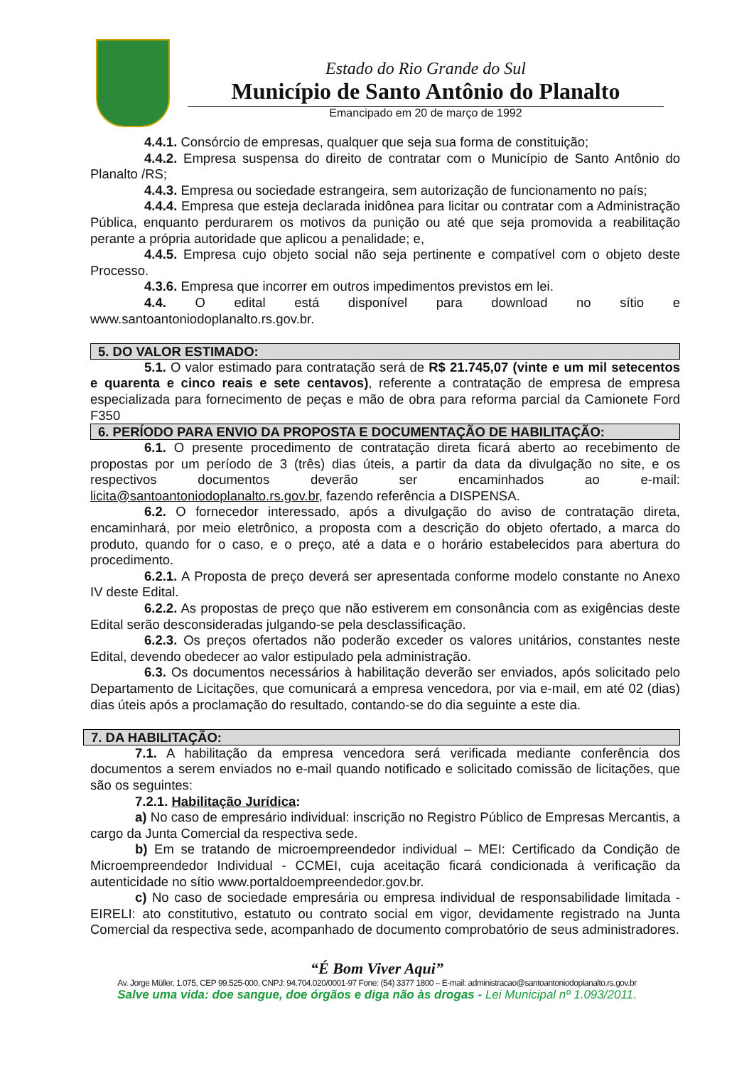Estado do Rio Grande do Sul
Município de Santo Antônio do Planalto
Emancipado em 20 de março de 1992
4.4.1. Consórcio de empresas, qualquer que seja sua forma de constituição;
4.4.2. Empresa suspensa do direito de contratar com o Município de Santo Antônio do Planalto /RS;
4.4.3. Empresa ou sociedade estrangeira, sem autorização de funcionamento no país;
4.4.4. Empresa que esteja declarada inidônea para licitar ou contratar com a Administração Pública, enquanto perdurarem os motivos da punição ou até que seja promovida a reabilitação perante a própria autoridade que aplicou a penalidade; e,
4.4.5. Empresa cujo objeto social não seja pertinente e compatível com o objeto deste Processo.
4.3.6. Empresa que incorrer em outros impedimentos previstos em lei.
4.4. O edital está disponível para download no sítio e www.santoantoniodoplanalto.rs.gov.br.
5. DO VALOR ESTIMADO:
5.1. O valor estimado para contratação será de R$ 21.745,07 (vinte e um mil setecentos e quarenta e cinco reais e sete centavos), referente a contratação de empresa de empresa especializada para fornecimento de peças e mão de obra para reforma parcial da Camionete Ford F350
6. PERÍODO PARA ENVIO DA PROPOSTA E DOCUMENTAÇÃO DE HABILITAÇÃO:
6.1. O presente procedimento de contratação direta ficará aberto ao recebimento de propostas por um período de 3 (três) dias úteis, a partir da data da divulgação no site, e os respectivos documentos deverão ser encaminhados ao e-mail: licita@santoantoniodoplanalto.rs.gov.br, fazendo referência a DISPENSA.
6.2. O fornecedor interessado, após a divulgação do aviso de contratação direta, encaminhará, por meio eletrônico, a proposta com a descrição do objeto ofertado, a marca do produto, quando for o caso, e o preço, até a data e o horário estabelecidos para abertura do procedimento.
6.2.1. A Proposta de preço deverá ser apresentada conforme modelo constante no Anexo IV deste Edital.
6.2.2. As propostas de preço que não estiverem em consonância com as exigências deste Edital serão desconsideradas julgando-se pela desclassificação.
6.2.3. Os preços ofertados não poderão exceder os valores unitários, constantes neste Edital, devendo obedecer ao valor estipulado pela administração.
6.3. Os documentos necessários à habilitação deverão ser enviados, após solicitado pelo Departamento de Licitações, que comunicará a empresa vencedora, por via e-mail, em até 02 (dias) dias úteis após a proclamação do resultado, contando-se do dia seguinte a este dia.
7. DA HABILITAÇÃO:
7.1. A habilitação da empresa vencedora será verificada mediante conferência dos documentos a serem enviados no e-mail quando notificado e solicitado comissão de licitações, que são os seguintes:
7.2.1. Habilitação Jurídica:
a) No caso de empresário individual: inscrição no Registro Público de Empresas Mercantis, a cargo da Junta Comercial da respectiva sede.
b) Em se tratando de microempreendedor individual – MEI: Certificado da Condição de Microempreendedor Individual - CCMEI, cuja aceitação ficará condicionada à verificação da autenticidade no sítio www.portaldoempreendedor.gov.br.
c) No caso de sociedade empresária ou empresa individual de responsabilidade limitada - EIRELI: ato constitutivo, estatuto ou contrato social em vigor, devidamente registrado na Junta Comercial da respectiva sede, acompanhado de documento comprobatório de seus administradores.
“É Bom Viver Aqui”
Av. Jorge Müller, 1.075, CEP 99.525-000, CNPJ: 94.704.020/0001-97 Fone: (54) 3377 1800 – E-mail: administracao@santoantoniodoplanalto.rs.gov.br
Salve uma vida: doe sangue, doe órgãos e diga não às drogas - Lei Municipal nº 1.093/2011.